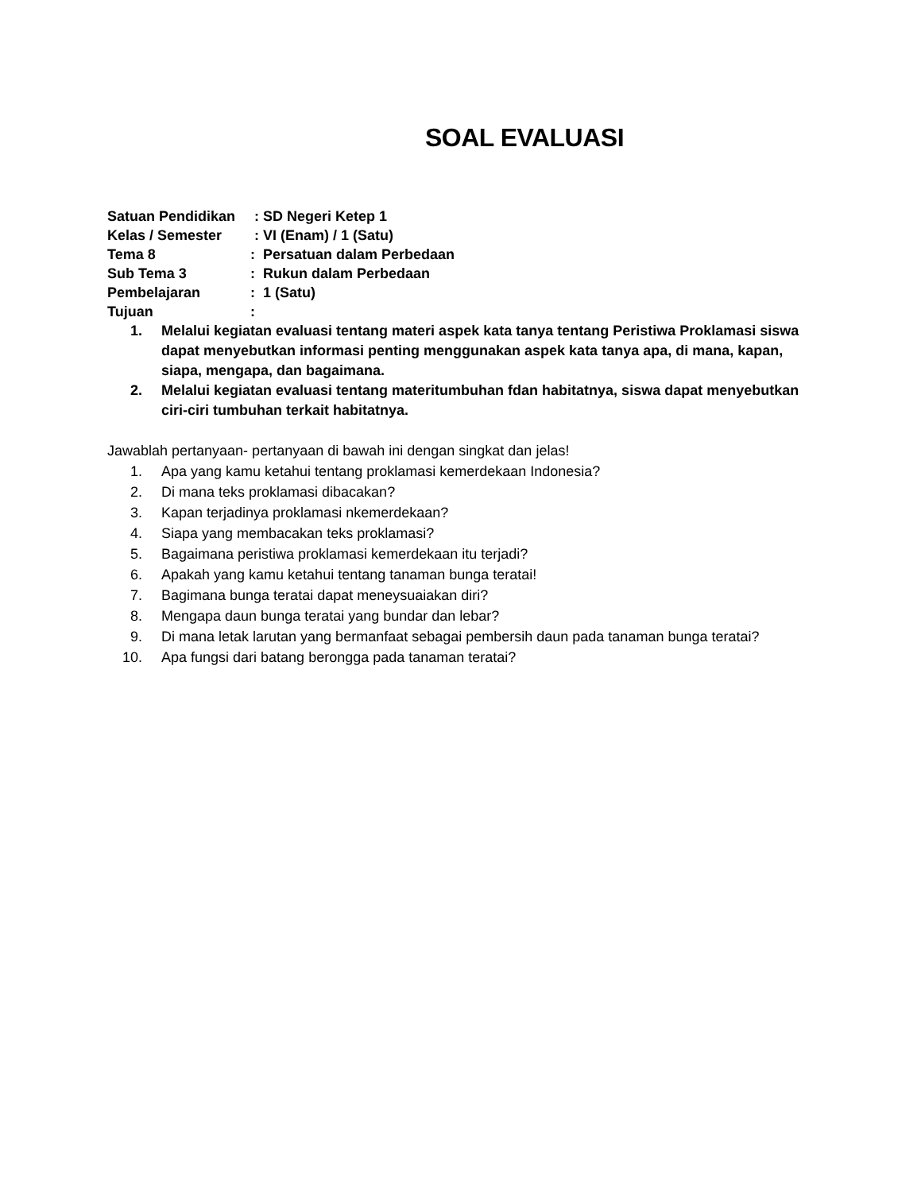SOAL EVALUASI
Satuan Pendidikan : SD Negeri Ketep 1
Kelas / Semester : VI (Enam) / 1 (Satu)
Tema 8: Persatuan dalam Perbedaan
Sub Tema 3: Rukun dalam Perbedaan
Pembelajaran: 1 (Satu)
Tujuan:
1. Melalui kegiatan evaluasi tentang materi aspek kata tanya tentang Peristiwa Proklamasi siswa dapat menyebutkan informasi penting menggunakan aspek kata tanya apa, di mana, kapan, siapa, mengapa, dan bagaimana.
2. Melalui kegiatan evaluasi tentang materitumbuhan fdan habitatnya, siswa dapat menyebutkan ciri-ciri tumbuhan terkait habitatnya.
Jawablah pertanyaan- pertanyaan di bawah ini dengan singkat dan jelas!
1. Apa yang kamu ketahui tentang proklamasi kemerdekaan Indonesia?
2. Di mana teks proklamasi dibacakan?
3. Kapan terjadinya proklamasi nkemerdekaan?
4. Siapa yang membacakan teks proklamasi?
5. Bagaimana peristiwa proklamasi kemerdekaan itu terjadi?
6. Apakah yang kamu ketahui tentang tanaman bunga teratai!
7. Bagimana bunga teratai dapat meneysuaiakan diri?
8. Mengapa daun bunga teratai yang bundar dan lebar?
9. Di mana letak larutan yang bermanfaat sebagai pembersih daun pada tanaman bunga teratai?
10. Apa fungsi dari batang berongga pada tanaman teratai?